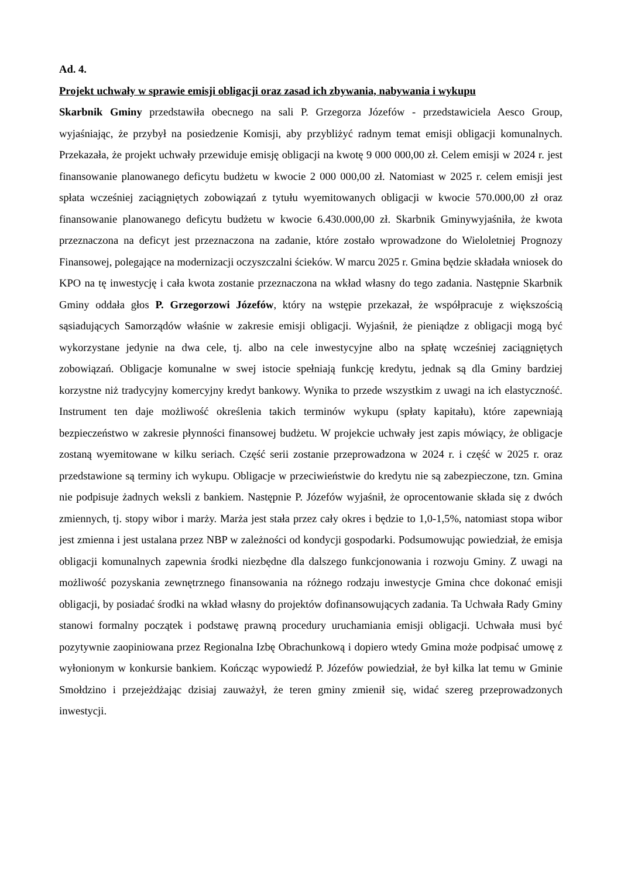Ad. 4.
Projekt uchwały w sprawie emisji obligacji oraz zasad ich zbywania, nabywania i wykupu
Skarbnik Gminy przedstawiła obecnego na sali P. Grzegorza Józefów - przedstawiciela Aesco Group, wyjaśniając, że przybył na posiedzenie Komisji, aby przybliżyć radnym temat emisji obligacji komunalnych. Przekazała, że projekt uchwały przewiduje emisję obligacji na kwotę 9 000 000,00 zł. Celem emisji w 2024 r. jest finansowanie planowanego deficytu budżetu w kwocie 2 000 000,00 zł. Natomiast w 2025 r. celem emisji jest spłata wcześniej zaciągniętych zobowiązań z tytułu wyemitowanych obligacji w kwocie 570.000,00 zł oraz finansowanie planowanego deficytu budżetu w kwocie 6.430.000,00 zł. Skarbnik Gminywyjaśniła, że kwota przeznaczona na deficyt jest przeznaczona na zadanie, które zostało wprowadzone do Wieloletniej Prognozy Finansowej, polegające na modernizacji oczyszczalni ścieków. W marcu 2025 r. Gmina będzie składała wniosek do KPO na tę inwestycję i cała kwota zostanie przeznaczona na wkład własny do tego zadania. Następnie Skarbnik Gminy oddała głos P. Grzegorzowi Józefów, który na wstępie przekazał, że współpracuje z większością sąsiadujących Samorządów właśnie w zakresie emisji obligacji. Wyjaśnił, że pieniądze z obligacji mogą być wykorzystane jedynie na dwa cele, tj. albo na cele inwestycyjne albo na spłatę wcześniej zaciągniętych zobowiązań. Obligacje komunalne w swej istocie spełniają funkcję kredytu, jednak są dla Gminy bardziej korzystne niż tradycyjny komercyjny kredyt bankowy. Wynika to przede wszystkim z uwagi na ich elastyczność. Instrument ten daje możliwość określenia takich terminów wykupu (spłaty kapitału), które zapewniają bezpieczeństwo w zakresie płynności finansowej budżetu. W projekcie uchwały jest zapis mówiący, że obligacje zostaną wyemitowane w kilku seriach. Część serii zostanie przeprowadzona w 2024 r. i część w 2025 r. oraz przedstawione są terminy ich wykupu. Obligacje w przeciwieństwie do kredytu nie są zabezpieczone, tzn. Gmina nie podpisuje żadnych weksli z bankiem. Następnie P. Józefów wyjaśnił, że oprocentowanie składa się z dwóch zmiennych, tj. stopy wibor i marży. Marża jest stała przez cały okres i będzie to 1,0-1,5%, natomiast stopa wibor jest zmienna i jest ustalana przez NBP w zależności od kondycji gospodarki. Podsumowując powiedział, że emisja obligacji komunalnych zapewnia środki niezbędne dla dalszego funkcjonowania i rozwoju Gminy. Z uwagi na możliwość pozyskania zewnętrznego finansowania na różnego rodzaju inwestycje Gmina chce dokonać emisji obligacji, by posiadać środki na wkład własny do projektów dofinansowujących zadania. Ta Uchwała Rady Gminy stanowi formalny początek i podstawę prawną procedury uruchamiania emisji obligacji. Uchwała musi być pozytywnie zaopiniowana przez Regionalna Izbę Obrachunkową i dopiero wtedy Gmina może podpisać umowę z wyłonionym w konkursie bankiem. Kończąc wypowiedź P. Józefów powiedział, że był kilka lat temu w Gminie Smołdzino i przejeżdżając dzisiaj zauważył, że teren gminy zmienił się, widać szereg przeprowadzonych inwestycji.